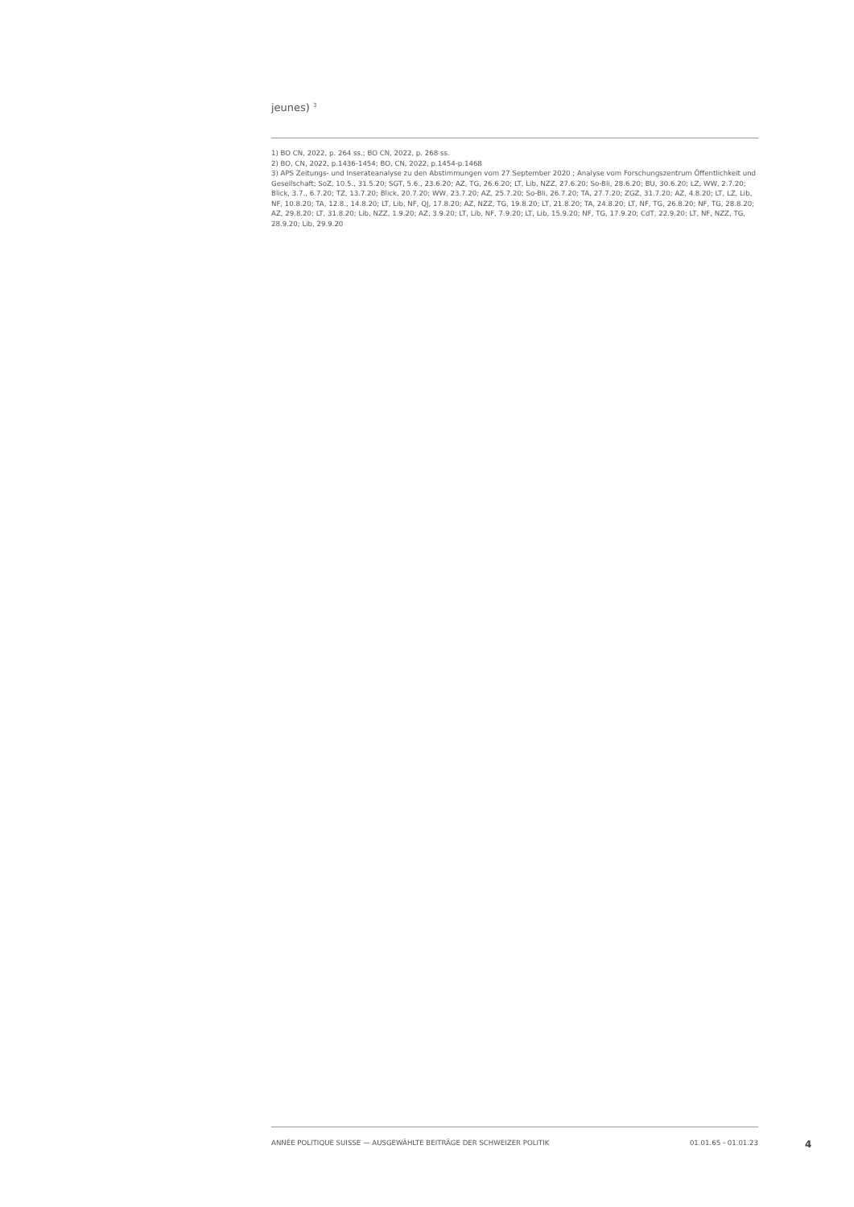jeunes) <sup>3</sup>
1) BO CN, 2022, p. 264 ss.; BO CN, 2022, p. 268 ss.
2) BO, CN, 2022, p.1436-1454; BO, CN, 2022, p.1454-p.1468
3) APS Zeitungs- und Inserateanalyse zu den Abstimmungen vom 27.September 2020 ; Analyse vom Forschungszentrum Öffentlichkeit und Gesellschaft; SoZ, 10.5., 31.5.20; SGT, 5.6., 23.6.20; AZ, TG, 26.6.20; LT, Lib, NZZ, 27.6.20; So-Bli, 28.6.20; BU, 30.6.20; LZ, WW, 2.7.20; Blick, 3.7., 6.7.20; TZ, 13.7.20; Blick, 20.7.20; WW, 23.7.20; AZ, 25.7.20; So-Bli, 26.7.20; TA, 27.7.20; ZGZ, 31.7.20; AZ, 4.8.20; LT, LZ, Lib, NF, 10.8.20; TA, 12.8., 14.8.20; LT, Lib, NF, QJ, 17.8.20; AZ, NZZ, TG, 19.8.20; LT, 21.8.20; TA, 24.8.20; LT, NF, TG, 26.8.20; NF, TG, 28.8.20; AZ, 29.8.20; LT, 31.8.20; Lib, NZZ, 1.9.20; AZ, 3.9.20; LT, Lib, NF, 7.9.20; LT, Lib, 15.9.20; NF, TG, 17.9.20; CdT, 22.9.20; LT, NF, NZZ, TG, 28.9.20; Lib, 29.9.20
ANNÉE POLITIQUE SUISSE — AUSGEWÄHLTE BEITRÄGE DER SCHWEIZER POLITIK 01.01.65 - 01.01.23
4